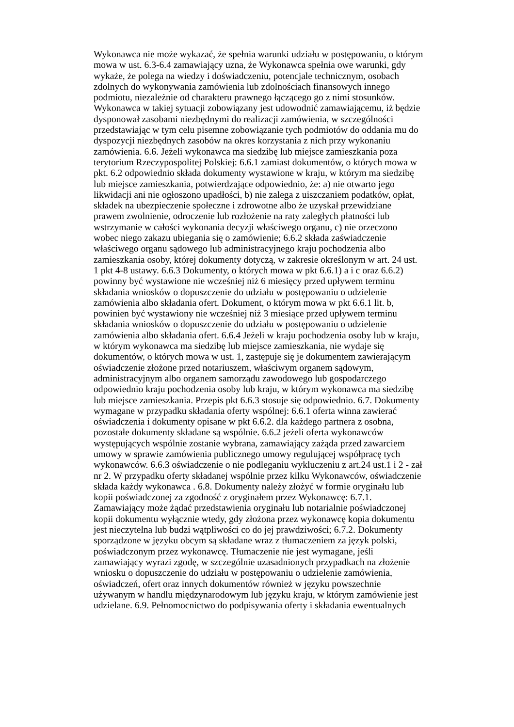Wykonawca nie może wykazać, że spełnia warunki udziału w postępowaniu, o którym
mowa w ust. 6.3-6.4 zamawiający uzna, że Wykonawca spełnia owe warunki, gdy
wykaże, że polega na wiedzy i doświadczeniu, potencjale technicznym, osobach
zdolnych do wykonywania zamówienia lub zdolnościach finansowych innego
podmiotu, niezależnie od charakteru prawnego łączącego go z nimi stosunków.
Wykonawca w takiej sytuacji zobowiązany jest udowodnić zamawiającemu, iż będzie
dysponował zasobami niezbędnymi do realizacji zamówienia, w szczególności
przedstawiając w tym celu pisemne zobowiązanie tych podmiotów do oddania mu do
dyspozycji niezbędnych zasobów na okres korzystania z nich przy wykonaniu
zamówienia. 6.6. Jeżeli wykonawca ma siedzibę lub miejsce zamieszkania poza
terytorium Rzeczypospolitej Polskiej: 6.6.1 zamiast dokumentów, o których mowa w
pkt. 6.2 odpowiednio składa dokumenty wystawione w kraju, w którym ma siedzibę
lub miejsce zamieszkania, potwierdzające odpowiednio, że: a) nie otwarto jego
likwidacji ani nie ogłoszono upadłości, b) nie zalega z uiszczaniem podatków, opłat,
składek na ubezpieczenie społeczne i zdrowotne albo że uzyskał przewidziane
prawem zwolnienie, odroczenie lub rozłożenie na raty zaległych płatności lub
wstrzymanie w całości wykonania decyzji właściwego organu, c) nie orzeczono
wobec niego zakazu ubiegania się o zamówienie; 6.6.2 składa zaświadczenie
właściwego organu sądowego lub administracyjnego kraju pochodzenia albo
zamieszkania osoby, której dokumenty dotyczą, w zakresie określonym w art. 24 ust.
1 pkt 4-8 ustawy. 6.6.3 Dokumenty, o których mowa w pkt 6.6.1) a i c oraz 6.6.2)
powinny być wystawione nie wcześniej niż 6 miesięcy przed upływem terminu
składania wniosków o dopuszczenie do udziału w postępowaniu o udzielenie
zamówienia albo składania ofert. Dokument, o którym mowa w pkt 6.6.1 lit. b,
powinien być wystawiony nie wcześniej niż 3 miesiące przed upływem terminu
składania wniosków o dopuszczenie do udziału w postępowaniu o udzielenie
zamówienia albo składania ofert. 6.6.4 Jeżeli w kraju pochodzenia osoby lub w kraju,
w którym wykonawca ma siedzibę lub miejsce zamieszkania, nie wydaje się
dokumentów, o których mowa w ust. 1, zastępuje się je dokumentem zawierającym
oświadczenie złożone przed notariuszem, właściwym organem sądowym,
administracyjnym albo organem samorządu zawodowego lub gospodarczego
odpowiednio kraju pochodzenia osoby lub kraju, w którym wykonawca ma siedzibę
lub miejsce zamieszkania. Przepis pkt 6.6.3 stosuje się odpowiednio. 6.7. Dokumenty
wymagane w przypadku składania oferty wspólnej: 6.6.1 oferta winna zawierać
oświadczenia i dokumenty opisane w pkt 6.6.2. dla każdego partnera z osobna,
pozostałe dokumenty składane są wspólnie. 6.6.2 jeżeli oferta wykonawców
występujących wspólnie zostanie wybrana, zamawiający zażąda przed zawarciem
umowy w sprawie zamówienia publicznego umowy regulującej współpracę tych
wykonawców. 6.6.3 oświadczenie o nie podleganiu wykluczeniu z art.24 ust.1 i 2 - zał
nr 2. W przypadku oferty składanej wspólnie przez kilku Wykonawców, oświadczenie
składa każdy wykonawca . 6.8. Dokumenty należy złożyć w formie oryginału lub
kopii poświadczonej za zgodność z oryginałem przez Wykonawcę: 6.7.1.
Zamawiający może żądać przedstawienia oryginału lub notarialnie poświadczonej
kopii dokumentu wyłącznie wtedy, gdy złożona przez wykonawcę kopia dokumentu
jest nieczytelna lub budzi wątpliwości co do jej prawdziwości; 6.7.2. Dokumenty
sporządzone w języku obcym są składane wraz z tłumaczeniem za język polski,
poświadczonym przez wykonawcę. Tłumaczenie nie jest wymagane, jeśli
zamawiający wyrazi zgodę, w szczególnie uzasadnionych przypadkach na złożenie
wniosku o dopuszczenie do udziału w postępowaniu o udzielenie zamówienia,
oświadczeń, ofert oraz innych dokumentów również w języku powszechnie
używanym w handlu międzynarodowym lub języku kraju, w którym zamówienie jest
udzielane. 6.9. Pełnomocnictwo do podpisywania oferty i składania ewentualnych